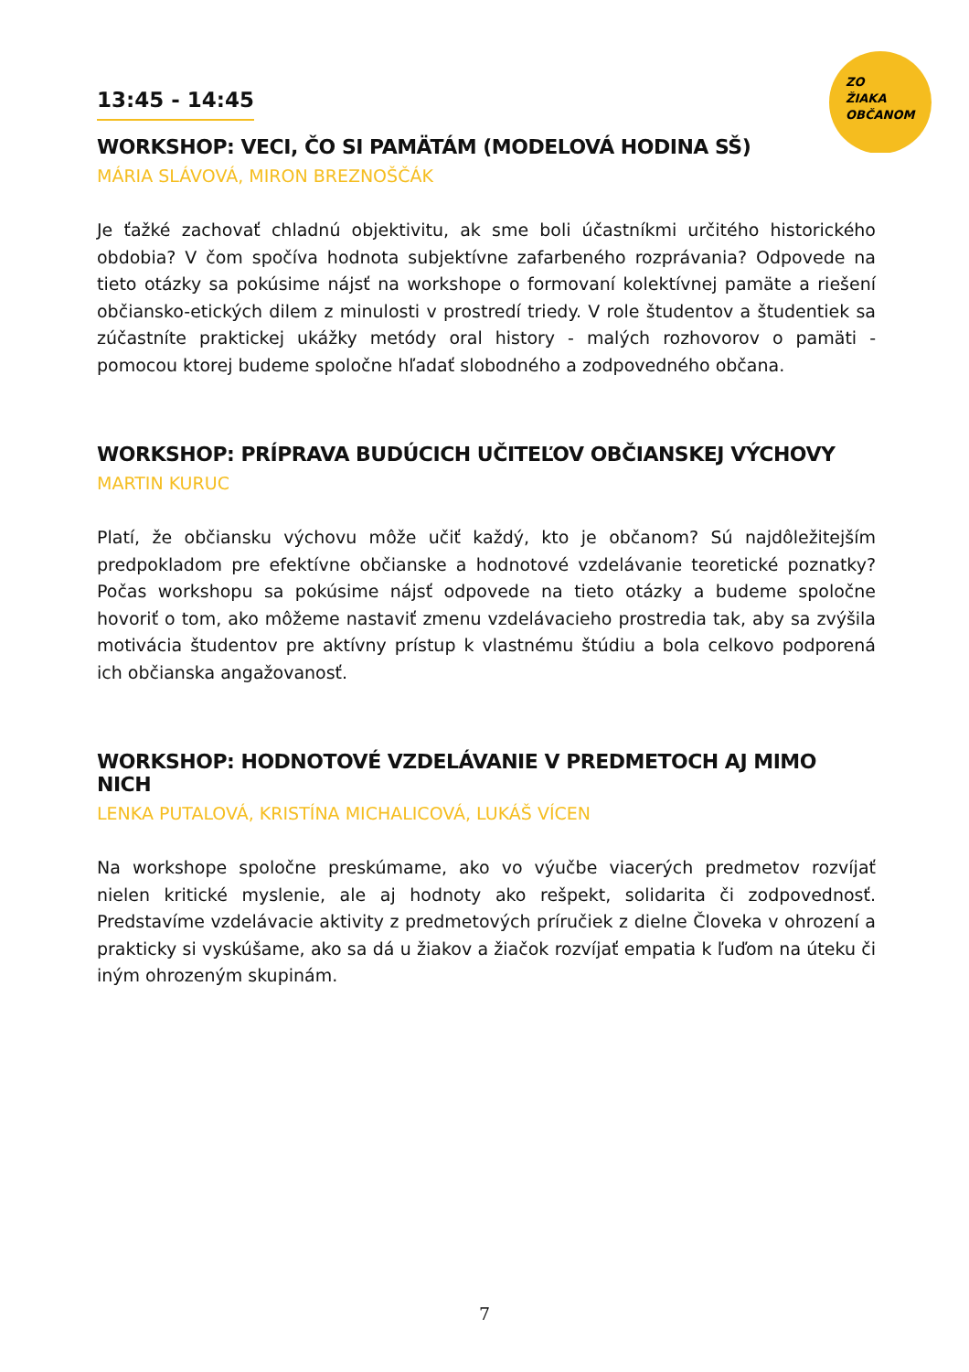ZO
ŽIAKA
OBČANOM
13:45 - 14:45
WORKSHOP: VECI, ČO SI PAMÄTÁM (MODELOVÁ HODINA SŠ)
MÁRIA SLÁVOVÁ, MIRON BREZNOŠČÁK
Je ťažké zachovať chladnú objektivitu, ak sme boli účastníkmi určitého historického obdobia? V čom spočíva hodnota subjektívne zafarbeného rozprávania? Odpovede na tieto otázky sa pokúsime nájsť na workshope o formovaní kolektívnej pamäte a riešení občiansko-etických dilem z minulosti v prostredí triedy. V role študentov a študentiek sa zúčastníte praktickej ukážky metódy oral history - malých rozhovorov o pamäti - pomocou ktorej budeme spoločne hľadať slobodného a zodpovedného občana.
WORKSHOP: PRÍPRAVA BUDÚCICH UČITEĽOV OBČIANSKEJ VÝCHOVY
MARTIN KURUC
Platí, že občiansku výchovu môže učiť každý, kto je občanom? Sú najdôležitejším predpokladom pre efektívne občianske a hodnotové vzdelávanie teoretické poznatky? Počas workshopu sa pokúsime nájsť odpovede na tieto otázky a budeme spoločne hovoriť o tom, ako môžeme nastaviť zmenu vzdelávacieho prostredia tak, aby sa zvýšila motivácia študentov pre aktívny prístup k vlastnému štúdiu a bola celkovo podporená ich občianska angažovanosť.
WORKSHOP: HODNOTOVÉ VZDELÁVANIE V PREDMETOCH AJ MIMO NICH
LENKA PUTALOVÁ, KRISTÍNA MICHALICOVÁ, LUKÁŠ VÍCEN
Na workshope spoločne preskúmame, ako vo výučbe viacerých predmetov rozvíjať nielen kritické myslenie, ale aj hodnoty ako rešpekt, solidarita či zodpovednosť. Predstavíme vzdelávacie aktivity z predmetových príručiek z dielne Človeka v ohrození a prakticky si vyskúšame, ako sa dá u žiakov a žiačok rozvíjať empatia k ľuďom na úteku či iným ohrozeným skupinám.
7